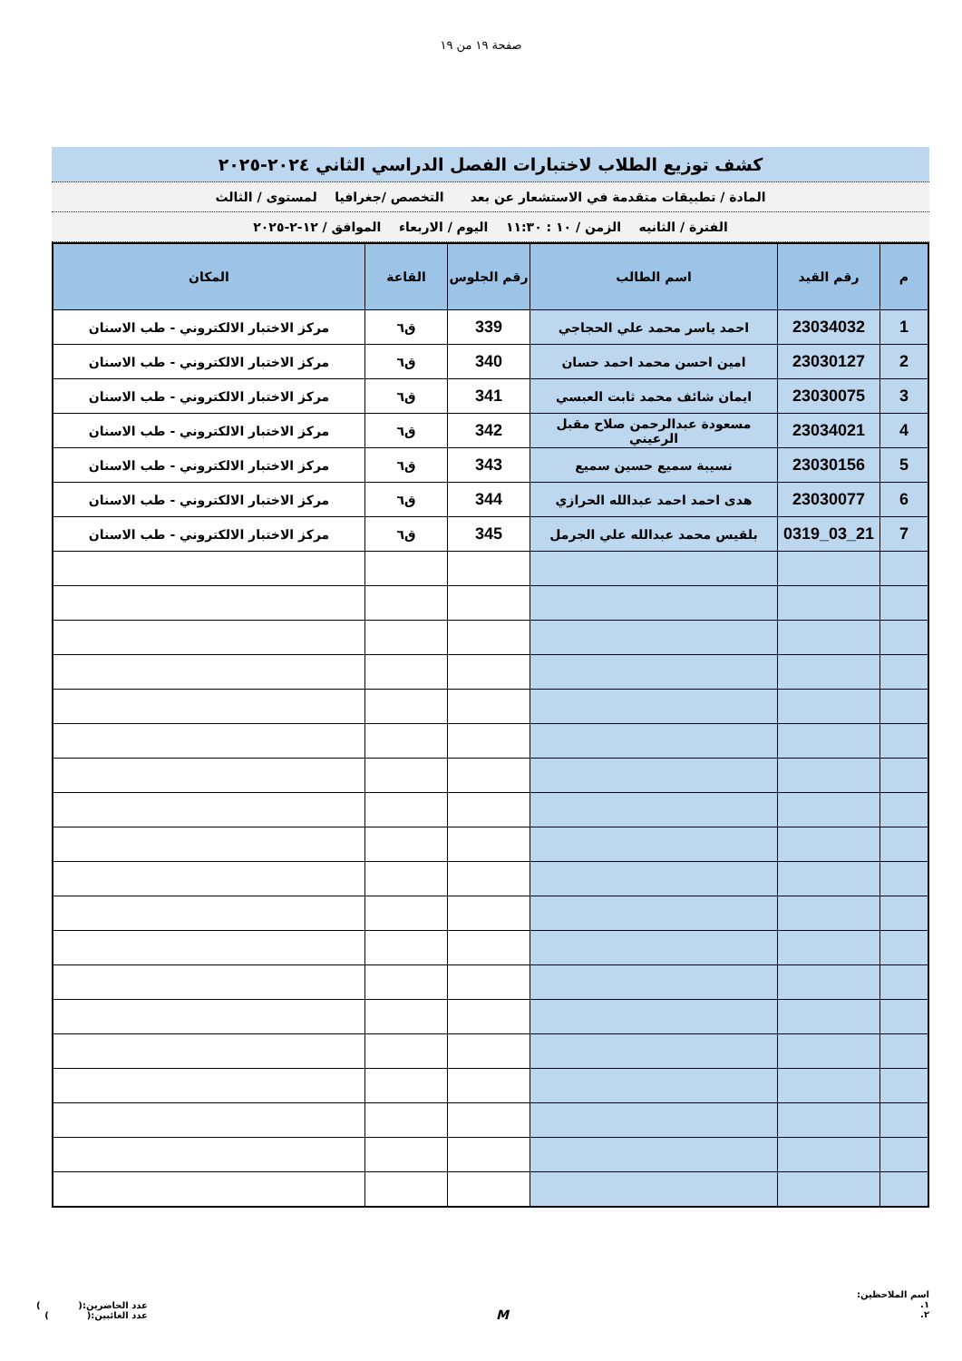صفحة ١٩ من ١٩
كشف توزيع الطلاب لاختبارات الفصل الدراسي الثاني ٢٠٢٤-٢٠٢٥
المادة / تطبيقات متقدمة في الاستشعار عن بعد التخصص /جغرافيا لمستوى / الثالث
الفترة / الثانيه الزمن / ١٠ : ١١:٣٠ اليوم / الاربعاء الموافق / ١٢-٢-٢٠٢٥
| م | رقم القيد | اسم الطالب | رقم الجلوس | القاعة | المكان |
| --- | --- | --- | --- | --- | --- |
| 1 | 23034032 | احمد ياسر محمد علي الحجاجي | 339 | ق٦ | مركز الاختبار الالكتروني - طب الاسنان |
| 2 | 23030127 | امين احسن محمد احمد حسان | 340 | ق٦ | مركز الاختبار الالكتروني - طب الاسنان |
| 3 | 23030075 | ايمان شائف محمد ثابت العبسي | 341 | ق٦ | مركز الاختبار الالكتروني - طب الاسنان |
| 4 | 23034021 | مسعودة عبدالرحمن صلاح مقبل الرعيني | 342 | ق٦ | مركز الاختبار الالكتروني - طب الاسنان |
| 5 | 23030156 | نسيبة سميع حسين سميع | 343 | ق٦ | مركز الاختبار الالكتروني - طب الاسنان |
| 6 | 23030077 | هدى احمد احمد عبدالله الحرازي | 344 | ق٦ | مركز الاختبار الالكتروني - طب الاسنان |
| 7 | 21_03_0319 | بلقيس محمد عبدالله علي الجرمل | 345 | ق٦ | مركز الاختبار الالكتروني - طب الاسنان |
اسم الملاحظين:
١.
٢.
M
عدد الحاضرين:( )
عدد الغائبين:( )